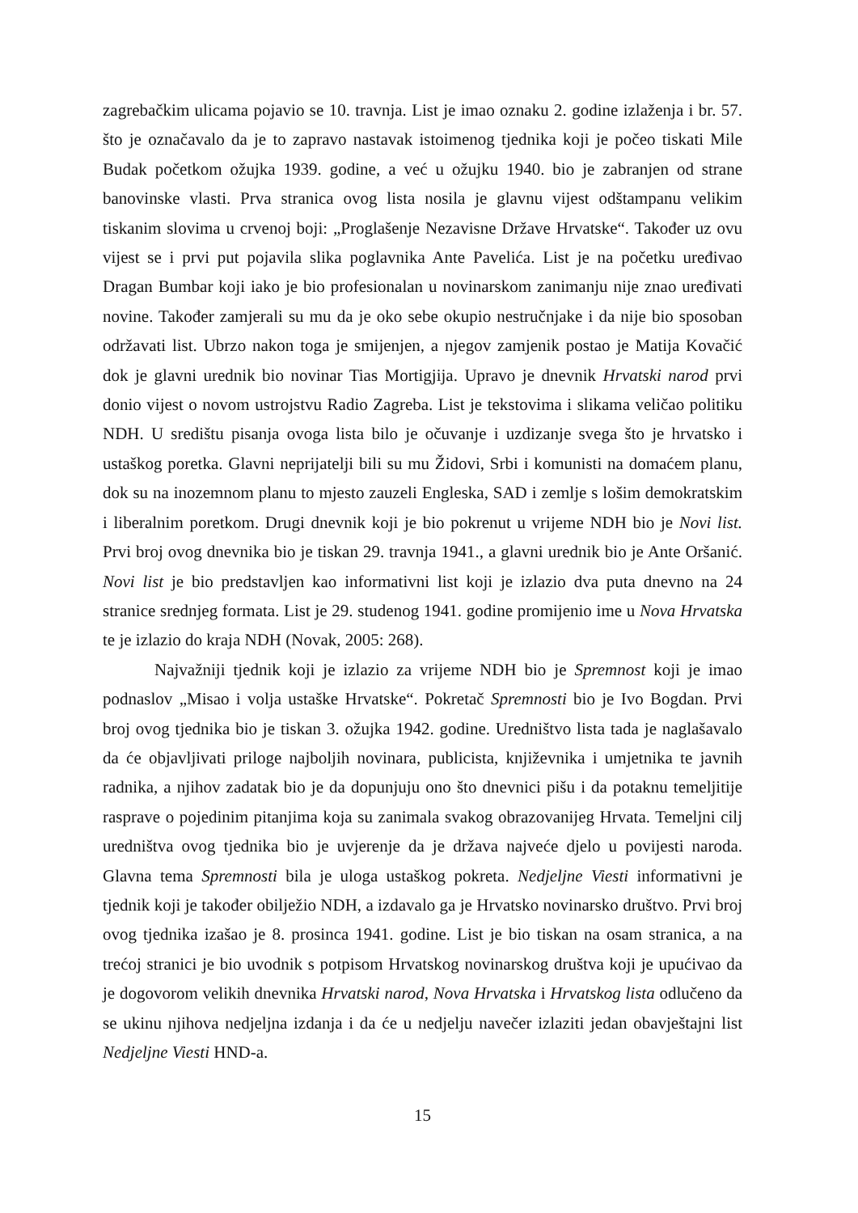zagrebačkim ulicama pojavio se 10. travnja. List je imao oznaku 2. godine izlaženja i br. 57. što je označavalo da je to zapravo nastavak istoimenog tjednika koji je počeo tiskati Mile Budak početkom ožujka 1939. godine, a već u ožujku 1940. bio je zabranjen od strane banovinske vlasti. Prva stranica ovog lista nosila je glavnu vijest odštampanu velikim tiskanim slovima u crvenoj boji: „Proglašenje Nezavisne Države Hrvatske“. Također uz ovu vijest se i prvi put pojavila slika poglavnika Ante Pavelića. List je na početku uređivao Dragan Bumbar koji iako je bio profesionalan u novinarskom zanimanju nije znao uređivati novine. Također zamjerali su mu da je oko sebe okupio nestručnjake i da nije bio sposoban održavati list. Ubrzo nakon toga je smijenjen, a njegov zamjenik postao je Matija Kovačić dok je glavni urednik bio novinar Tias Mortigjija. Upravo je dnevnik Hrvatski narod prvi donio vijest o novom ustrojstvu Radio Zagreba. List je tekstovima i slikama veličao politiku NDH. U središtu pisanja ovoga lista bilo je očuvanje i uzdizanje svega što je hrvatsko i ustaškog poretka. Glavni neprijatelji bili su mu Židovi, Srbi i komunisti na domaćem planu, dok su na inozemnom planu to mjesto zauzeli Engleska, SAD i zemlje s lošim demokratskim i liberalnim poretkom. Drugi dnevnik koji je bio pokrenut u vrijeme NDH bio je Novi list. Prvi broj ovog dnevnika bio je tiskan 29. travnja 1941., a glavni urednik bio je Ante Oršanić. Novi list je bio predstavljen kao informativni list koji je izlazio dva puta dnevno na 24 stranice srednjeg formata. List je 29. studenog 1941. godine promijenio ime u Nova Hrvatska te je izlazio do kraja NDH (Novak, 2005: 268).
Najvažniji tjednik koji je izlazio za vrijeme NDH bio je Spremnost koji je imao podnaslov „Misao i volja ustaške Hrvatske“. Pokretač Spremnosti bio je Ivo Bogdan. Prvi broj ovog tjednika bio je tiskan 3. ožujka 1942. godine. Uredništvo lista tada je naglašavalo da će objavljivati priloge najboljih novinara, publicista, književnika i umjetnika te javnih radnika, a njihov zadatak bio je da dopunjuju ono što dnevnici pišu i da potaknu temeljitije rasprave o pojedinim pitanjima koja su zanimala svakog obrazovanijeg Hrvata. Temeljni cilj uredništva ovog tjednika bio je uvjerenje da je država najveće djelo u povijesti naroda. Glavna tema Spremnosti bila je uloga ustaškog pokreta. Nedjeljne Viesti informativni je tjednik koji je također obilježio NDH, a izdavalo ga je Hrvatsko novinarsko društvo. Prvi broj ovog tjednika izašao je 8. prosinca 1941. godine. List je bio tiskan na osam stranica, a na trećoj stranici je bio uvodnik s potpisom Hrvatskog novinarskog društva koji je upućivao da je dogovorom velikih dnevnika Hrvatski narod, Nova Hrvatska i Hrvatskog lista odlučeno da se ukinu njihova nedjeljna izdanja i da će u nedjelju navečer izlaziti jedan obavještajni list Nedjeljne Viesti HND-a.
15